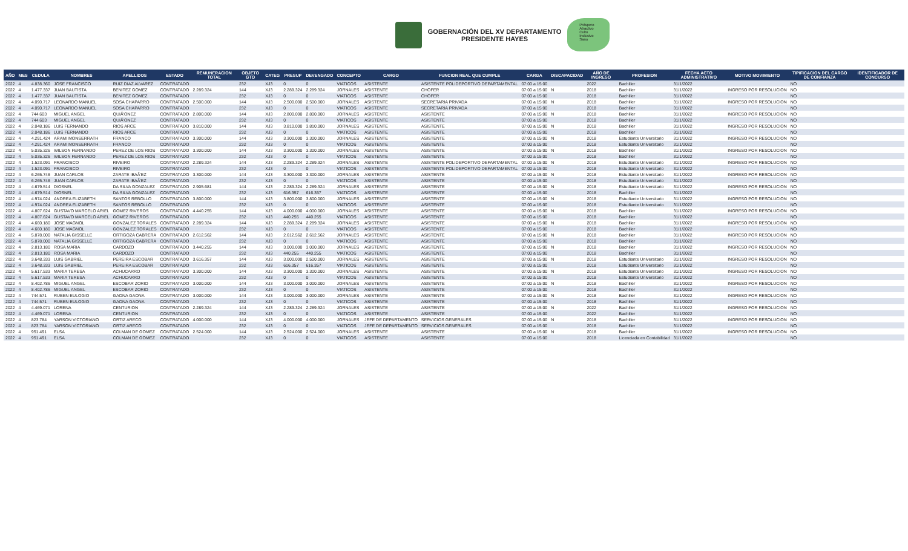GOBERNACIÓN DEL XV DEPARTAMENTO
PRESIDENTE HAYES
Próspero
Atractivo
Culto
Inclusivo
Sano
| AÑO | MES | CEDULA | NOMBRES | APELLIDOS | ESTADO | REMUNERACION TOTAL | OBJETO GTO | CATEG | PRESUP | DEVENGADO | CONCEPTO | CARGO | FUNCION REAL QUE CUMPLE | CARGA | DISCAPACIDAD | AÑO DE INGRESO | PROFESION | FECHA ACTO ADMINISTRATIVO | MOTIVO MOVIMIENTO | TIPIFICACION DEL CARGO DE CONFIANZA | IDENTIFICADOR DE CONCURSO |
| --- | --- | --- | --- | --- | --- | --- | --- | --- | --- | --- | --- | --- | --- | --- | --- | --- | --- | --- | --- | --- | --- |
| 2022 | 4 | 4.838.360 | JOSE FRANCISCO | RUIZ DIAZ ALVAREZ | CONTRATADO | | 232 | XJ3 | 0 | 0 | VIATICOS | ASISTENTE | ASISTENTE POLIDEPORTIVO DEPARTAMENTAL | 07:00 a 15:00 | | 2022 | Bachiller | 31/1/2022 | | NO | |
| 2022 | 4 | 1.477.337 | JUAN BAUTISTA | BENITEZ GOMEZ | CONTRATADO | 2.289.324 | 144 | XJ3 | 2.289.324 | 2.289.324 | JORNALES | ASISTENTE | CHOFER | 07:00 a 15:00 | N | 2018 | Bachiller | 31/1/2022 | INGRESO POR RESOLUCION | NO | |
| 2022 | 4 | 1.477.337 | JUAN BAUTISTA | BENITEZ GOMEZ | CONTRATADO | | 232 | XJ3 | 0 | 0 | VIATICOS | ASISTENTE | CHOFER | 07:00 a 15:00 | | 2018 | Bachiller | 31/1/2022 | | NO | |
| 2022 | 4 | 4.090.717 | LEONARDO MANUEL | SOSA CHAPARRO | CONTRATADO | 2.500.000 | 144 | XJ3 | 2.500.000 | 2.500.000 | JORNALES | ASISTENTE | SECRETARIA PRIVADA | 07:00 a 15:00 | N | 2018 | Bachiller | 31/1/2022 | INGRESO POR RESOLUCION | NO | |
| 2022 | 4 | 4.090.717 | LEONARDO MANUEL | SOSA CHAPARRO | CONTRATADO | | 232 | XJ3 | 0 | 0 | VIATICOS | ASISTENTE | SECRETARIA PRIVADA | 07:00 a 15:00 | | 2018 | Bachiller | 31/1/2022 | | NO | |
| 2022 | 4 | 744.603 | MIGUEL ANGEL | QUIÃ'ONEZ | CONTRATADO | 2.800.000 | 144 | XJ3 | 2.800.000 | 2.800.000 | JORNALES | ASISTENTE | ASISTENTE | 07:00 a 15:00 | N | 2018 | Bachiller | 31/1/2022 | INGRESO POR RESOLUCION | NO | |
| 2022 | 4 | 744.603 | MIGUEL ANGEL | QUIÃ'ONEZ | CONTRATADO | | 232 | XJ3 | 0 | 0 | VIATICOS | ASISTENTE | ASISTENTE | 07:00 a 15:00 | | 2018 | Bachiller | 31/1/2022 | | NO | |
| 2022 | 4 | 2.048.186 | LUIS FERNANDO | RIOS ARCE | CONTRATADO | 3.810.000 | 144 | XJ3 | 3.810.000 | 3.810.000 | JORNALES | ASISTENTE | ASISTENTE | 07:00 a 15:00 | N | 2018 | Bachiller | 31/1/2022 | INGRESO POR RESOLUCION | NO | |
| 2022 | 4 | 2.048.186 | LUIS FERNANDO | RIOS ARCE | CONTRATADO | | 232 | XJ3 | 0 | 0 | VIATICOS | ASISTENTE | ASISTENTE | 07:00 a 15:00 | | 2018 | Bachiller | 31/1/2022 | | NO | |
| 2022 | 4 | 4.291.424 | ARAMI MONSERRATH | FRANCO | CONTRATADO | 3.300.000 | 144 | XJ3 | 3.300.000 | 3.300.000 | JORNALES | ASISTENTE | ASISTENTE | 07:00 a 15:00 | N | 2018 | Estudiante Universitario | 31/1/2022 | INGRESO POR RESOLUCION | NO | |
| 2022 | 4 | 4.291.424 | ARAMI MONSERRATH | FRANCO | CONTRATADO | | 232 | XJ3 | 0 | 0 | VIATICOS | ASISTENTE | ASISTENTE | 07:00 a 15:00 | | 2018 | Estudiante Universitario | 31/1/2022 | | NO | |
| 2022 | 4 | 5.035.326 | WILSON FERNANDO | PEREZ DE LOS RIOS | CONTRATADO | 3.300.000 | 144 | XJ3 | 3.300.000 | 3.300.000 | JORNALES | ASISTENTE | ASISTENTE | 07:00 a 15:00 | N | 2018 | Bachiller | 31/1/2022 | INGRESO POR RESOLUCION | NO | |
| 2022 | 4 | 5.035.326 | WILSON FERNANDO | PEREZ DE LOS RIOS | CONTRATADO | | 232 | XJ3 | 0 | 0 | VIATICOS | ASISTENTE | ASISTENTE | 07:00 a 15:00 | | 2018 | Bachiller | 31/1/2022 | | NO | |
| 2022 | 4 | 1.523.091 | FRANCISCO | RIVEIRO | CONTRATADO | 2.289.324 | 144 | XJ3 | 2.289.324 | 2.289.324 | JORNALES | ASISTENTE | ASISTENTE POLIDEPORTIVO DEPARTAMENTAL | 07:00 a 15:00 | N | 2018 | Estudiante Universitario | 31/1/2022 | INGRESO POR RESOLUCION | NO | |
| 2022 | 4 | 1.523.091 | FRANCISCO | RIVEIRO | CONTRATADO | | 232 | XJ3 | 0 | 0 | VIATICOS | ASISTENTE | ASISTENTE POLIDEPORTIVO DEPARTAMENTAL | 07:00 a 15:00 | | 2018 | Estudiante Universitario | 31/1/2022 | | NO | |
| 2022 | 4 | 6.265.746 | JUAN CARLOS | ZARATE IBAÃ'EZ | CONTRATADO | 3.300.000 | 144 | XJ3 | 3.300.000 | 3.300.000 | JORNALES | ASISTENTE | ASISTENTE | 07:00 a 15:00 | N | 2018 | Estudiante Universitario | 31/1/2022 | INGRESO POR RESOLUCION | NO | |
| 2022 | 4 | 6.265.746 | JUAN CARLOS | ZARATE IBAÃ'EZ | CONTRATADO | | 232 | XJ3 | 0 | 0 | VIATICOS | ASISTENTE | ASISTENTE | 07:00 a 15:00 | | 2018 | Estudiante Universitario | 31/1/2022 | | NO | |
| 2022 | 4 | 4.679.514 | DIOSNEL | DA SILVA GONZALEZ | CONTRATADO | 2.905.681 | 144 | XJ3 | 2.289.324 | 2.289.324 | JORNALES | ASISTENTE | ASISTENTE | 07:00 a 15:00 | N | 2018 | Estudiante Universitario | 31/1/2022 | INGRESO POR RESOLUCION | NO | |
| 2022 | 4 | 4.679.514 | DIOSNEL | DA SILVA GONZALEZ | CONTRATADO | | 232 | XJ3 | 616.357 | 616.357 | VIATICOS | ASISTENTE | ASISTENTE | 07:00 a 15:00 | | 2018 | Bachiller | 31/1/2022 | | NO | |
| 2022 | 4 | 4.974.024 | ANDREA ELIZABETH | SANTOS REBOLLO | CONTRATADO | 3.800.000 | 144 | XJ3 | 3.800.000 | 3.800.000 | JORNALES | ASISTENTE | ASISTENTE | 07:00 a 15:00 | N | 2018 | Estudiante Universitario | 31/1/2022 | INGRESO POR RESOLUCION | NO | |
| 2022 | 4 | 4.974.024 | ANDREA ELIZABETH | SANTOS REBOLLO | CONTRATADO | | 232 | XJ3 | 0 | 0 | VIATICOS | ASISTENTE | ASISTENTE | 07:00 a 15:00 | | 2018 | Estudiante Universitario | 31/1/2022 | | NO | |
| 2022 | 4 | 4.807.624 | GUSTAVO MARCELO ARIEL | GOMEZ RIVEROS | CONTRATADO | 4.440.255 | 144 | XJ3 | 4.000.000 | 4.000.000 | JORNALES | ASISTENTE | ASISTENTE | 07:00 a 15:00 | N | 2018 | Bachiller | 31/1/2022 | INGRESO POR RESOLUCION | NO | |
| 2022 | 4 | 4.807.624 | GUSTAVO MARCELO ARIEL | GOMEZ RIVEROS | CONTRATADO | | 232 | XJ3 | 440.255 | 440.255 | VIATICOS | ASISTENTE | ASISTENTE | 07:00 a 15:00 | | 2018 | Bachiller | 31/1/2022 | | NO | |
| 2022 | 4 | 4.660.180 | JOSE MAGNOL | GONZALEZ TORALES | CONTRATADO | 2.289.324 | 144 | XJ3 | 2.289.324 | 2.289.324 | JORNALES | ASISTENTE | ASISTENTE | 07:00 a 15:00 | N | 2018 | Bachiller | 31/1/2022 | INGRESO POR RESOLUCION | NO | |
| 2022 | 4 | 4.660.180 | JOSE MAGNOL | GONZALEZ TORALES | CONTRATADO | | 232 | XJ3 | 0 | 0 | VIATICOS | ASISTENTE | ASISTENTE | 07:00 a 15:00 | | 2018 | Bachiller | 31/1/2022 | | NO | |
| 2022 | 4 | 5.878.000 | NATALIA GISSELLE | ORTIGOZA CABRERA | CONTRATADO | 2.612.562 | 144 | XJ3 | 2.612.562 | 2.612.562 | JORNALES | ASISTENTE | ASISTENTE | 07:00 a 15:00 | N | 2018 | Bachiller | 31/1/2022 | INGRESO POR RESOLUCION | NO | |
| 2022 | 4 | 5.878.000 | NATALIA GISSELLE | ORTIGOZA CABRERA | CONTRATADO | | 232 | XJ3 | 0 | 0 | VIATICOS | ASISTENTE | ASISTENTE | 07:00 a 15:00 | | 2018 | Bachiller | 31/1/2022 | | NO | |
| 2022 | 4 | 2.813.180 | ROSA MARIA | CARDOZO | CONTRATADO | 3.440.255 | 144 | XJ3 | 3.000.000 | 3.000.000 | JORNALES | ASISTENTE | ASISTENTE | 07:00 a 15:00 | N | 2018 | Bachiller | 31/1/2022 | INGRESO POR RESOLUCION | NO | |
| 2022 | 4 | 2.813.180 | ROSA MARIA | CARDOZO | CONTRATADO | | 232 | XJ3 | 440.255 | 440.255 | VIATICOS | ASISTENTE | ASISTENTE | 07:00 a 15:00 | | 2018 | Bachiller | 31/1/2022 | | NO | |
| 2022 | 4 | 3.648.333 | LUIS GABRIEL | PEREIRA ESCOBAR | CONTRATADO | 3.616.357 | 144 | XJ3 | 3.000.000 | 2.500.000 | JORNALES | ASISTENTE | ASISTENTE | 07:00 a 15:00 | N | 2018 | Estudiante Universitario | 31/1/2022 | INGRESO POR RESOLUCION | NO | |
| 2022 | 4 | 3.648.333 | LUIS GABRIEL | PEREIRA ESCOBAR | CONTRATADO | | 232 | XJ3 | 616.357 | 616.357 | VIATICOS | ASISTENTE | ASISTENTE | 07:00 a 15:00 | | 2018 | Estudiante Universitario | 31/1/2022 | | NO | |
| 2022 | 4 | 5.617.533 | MARIA TERESA | ACHUCARRO | CONTRATADO | 3.300.000 | 144 | XJ3 | 3.300.000 | 3.300.000 | JORNALES | ASISTENTE | ASISTENTE | 07:00 a 15:00 | N | 2018 | Estudiante Universitario | 31/1/2022 | INGRESO POR RESOLUCION | NO | |
| 2022 | 4 | 5.617.533 | MARIA TERESA | ACHUCARRO | CONTRATADO | | 232 | XJ3 | 0 | 0 | VIATICOS | ASISTENTE | ASISTENTE | 07:00 a 15:00 | | 2018 | Estudiante Universitario | 31/1/2022 | | NO | |
| 2022 | 4 | 8.402.786 | MIGUEL ANGEL | ESCOBAR ZORIO | CONTRATADO | 3.000.000 | 144 | XJ3 | 3.000.000 | 3.000.000 | JORNALES | ASISTENTE | ASISTENTE | 07:00 a 15:00 | N | 2018 | Bachiller | 31/1/2022 | INGRESO POR RESOLUCION | NO | |
| 2022 | 4 | 8.402.786 | MIGUEL ANGEL | ESCOBAR ZORIO | CONTRATADO | | 232 | XJ3 | 0 | 0 | VIATICOS | ASISTENTE | ASISTENTE | 07:00 a 15:00 | | 2018 | Bachiller | 31/1/2022 | | NO | |
| 2022 | 4 | 744.571 | RUBEN EULOGIO | GAONA GAONA | CONTRATADO | 3.000.000 | 144 | XJ3 | 3.000.000 | 3.000.000 | JORNALES | ASISTENTE | ASISTENTE | 07:00 a 15:00 | N | 2018 | Bachiller | 31/1/2022 | INGRESO POR RESOLUCION | NO | |
| 2022 | 4 | 744.571 | RUBEN EULOGIO | GAONA GAONA | CONTRATADO | | 232 | XJ3 | 0 | 0 | VIATICOS | ASISTENTE | ASISTENTE | 07:00 a 15:00 | | 2018 | Bachiller | 31/1/2022 | | NO | |
| 2022 | 4 | 4.469.071 | LORENA | CENTURION | CONTRATADO | 2.289.324 | 144 | XJ3 | 2.289.324 | 2.289.324 | JORNALES | ASISTENTE | ASISTENTE | 07:00 a 15:00 | N | 2022 | Bachiller | 31/1/2022 | INGRESO POR RESOLUCION | NO | |
| 2022 | 4 | 4.469.071 | LORENA | CENTURION | CONTRATADO | | 232 | XJ3 | 0 | 0 | VIATICOS | ASISTENTE | ASISTENTE | 07:00 a 15:00 | | 2022 | Bachiller | 31/1/2022 | | NO | |
| 2022 | 4 | 823.784 | YARSON VICTORIANO | ORTIZ ARECO | CONTRATADO | 4.000.000 | 144 | XJ3 | 4.000.000 | 4.000.000 | JORNALES | JEFE DE DEPARTAMENTO | SERVICIOS GENERALES | 07:00 a 15:00 | N | 2018 | Bachiller | 31/1/2022 | INGRESO POR RESOLUCION | NO | |
| 2022 | 4 | 823.784 | YARSON VICTORIANO | ORTIZ ARECO | CONTRATADO | | 232 | XJ3 | 0 | 0 | VIATICOS | JEFE DE DEPARTAMENTO | SERVICIOS GENERALES | 07:00 a 15:00 | | 2018 | Bachiller | 31/1/2022 | | NO | |
| 2022 | 4 | 951.491 | ELSA | COLMAN DE GOMEZ | CONTRATADO | 2.524.000 | 144 | XJ3 | 2.524.000 | 2.524.000 | JORNALES | ASISTENTE | ASISTENTE | 07:00 a 15:00 | N | 2018 | Bachiller | 31/1/2022 | INGRESO POR RESOLUCION | NO | |
| 2022 | 4 | 951.491 | ELSA | COLMAN DE GOMEZ | CONTRATADO | | 232 | XJ3 | 0 | 0 | VIATICOS | ASISTENTE | ASISTENTE | 07:00 a 15:00 | | 2018 | Licenciada en Contabilidad | 31/1/2022 | | NO | |